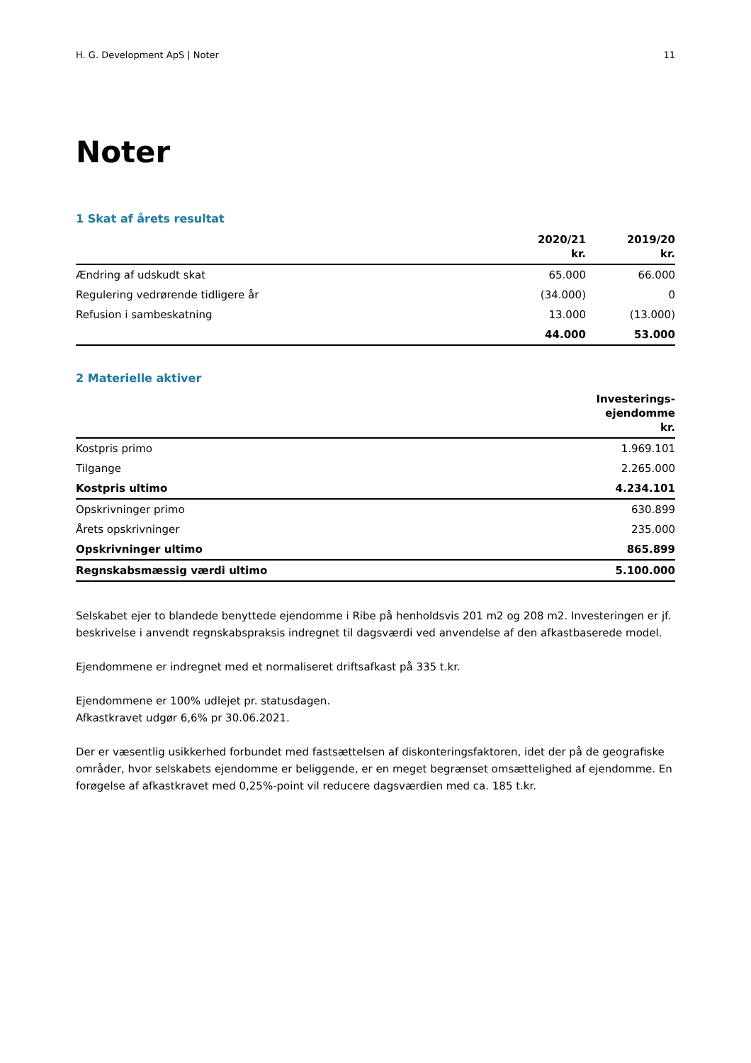H. G. Development ApS | Noter 11
Noter
1 Skat af årets resultat
| | 2020/21 kr. | 2019/20 kr. |
| --- | --- | --- |
| Ændring af udskudt skat | 65.000 | 66.000 |
| Regulering vedrørende tidligere år | (34.000) | 0 |
| Refusion i sambeskatning | 13.000 | (13.000) |
| | 44.000 | 53.000 |
2 Materielle aktiver
| | Investerings- ejendomme kr. |
| --- | --- |
| Kostpris primo | 1.969.101 |
| Tilgange | 2.265.000 |
| Kostpris ultimo | 4.234.101 |
| Opskrivninger primo | 630.899 |
| Årets opskrivninger | 235.000 |
| Opskrivninger ultimo | 865.899 |
| Regnskabsmæssig værdi ultimo | 5.100.000 |
Selskabet ejer to blandede benyttede ejendomme i Ribe på henholdsvis 201 m2 og 208 m2. Investeringen er jf. beskrivelse i anvendt regnskabspraksis indregnet til dagsværdi ved anvendelse af den afkastbaserede model.
Ejendommene er indregnet med et normaliseret driftsafkast på 335 t.kr.
Ejendommene er 100% udlejet pr. statusdagen.
Afkastkravet udgør 6,6% pr 30.06.2021.
Der er væsentlig usikkerhed forbundet med fastsættelsen af diskonteringsfaktoren, idet der på de geografiske områder, hvor selskabets ejendomme er beliggende, er en meget begrænset omsættelighed af ejendomme. En forøgelse af afkastkravet med 0,25%-point vil reducere dagsværdien med ca. 185 t.kr.